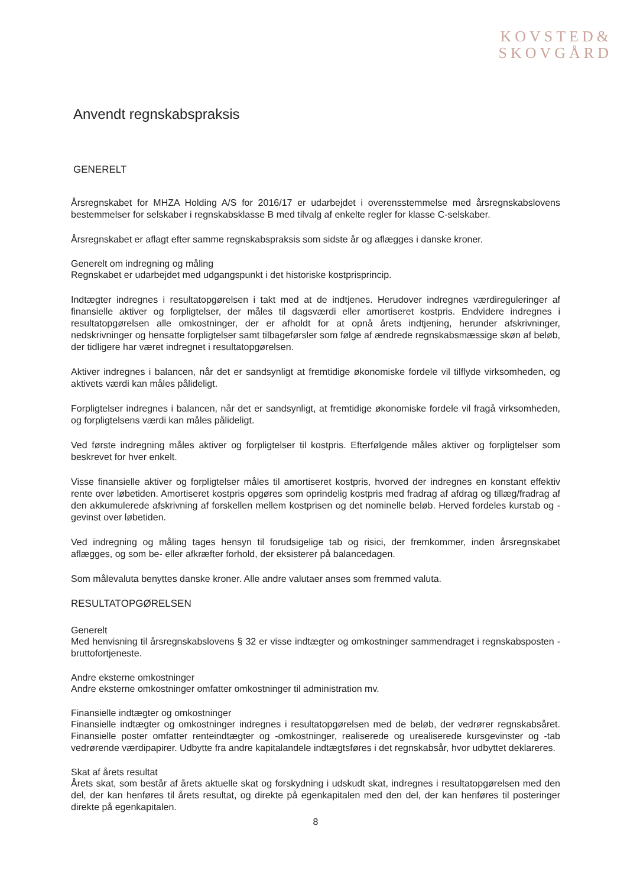KOVSTED&
SKOVGÅRD
Anvendt regnskabspraksis
GENERELT
Årsregnskabet for MHZA Holding A/S for 2016/17 er udarbejdet i overensstemmelse med årsregnskabslovens bestemmelser for selskaber i regnskabsklasse B med tilvalg af enkelte regler for klasse C-selskaber.
Årsregnskabet er aflagt efter samme regnskabspraksis som sidste år og aflægges i danske kroner.
Generelt om indregning og måling
Regnskabet er udarbejdet med udgangspunkt i det historiske kostprisprincip.
Indtægter indregnes i resultatopgørelsen i takt med at de indtjenes. Herudover indregnes værdireguleringer af finansielle aktiver og forpligtelser, der måles til dagsværdi eller amortiseret kostpris. Endvidere indregnes i resultatopgørelsen alle omkostninger, der er afholdt for at opnå årets indtjening, herunder afskrivninger, nedskrivninger og hensatte forpligtelser samt tilbageførsler som følge af ændrede regnskabsmæssige skøn af beløb, der tidligere har været indregnet i resultatopgørelsen.
Aktiver indregnes i balancen, når det er sandsynligt at fremtidige økonomiske fordele vil tilflyde virksomheden, og aktivets værdi kan måles pålideligt.
Forpligtelser indregnes i balancen, når det er sandsynligt, at fremtidige økonomiske fordele vil fragå virksomheden, og forpligtelsens værdi kan måles pålideligt.
Ved første indregning måles aktiver og forpligtelser til kostpris. Efterfølgende måles aktiver og forpligtelser som beskrevet for hver enkelt.
Visse finansielle aktiver og forpligtelser måles til amortiseret kostpris, hvorved der indregnes en konstant effektiv rente over løbetiden. Amortiseret kostpris opgøres som oprindelig kostpris med fradrag af afdrag og tillæg/fradrag af den akkumulerede afskrivning af forskellen mellem kostprisen og det nominelle beløb. Herved fordeles kurstab og -gevinst over løbetiden.
Ved indregning og måling tages hensyn til forudsigelige tab og risici, der fremkommer, inden årsregnskabet aflægges, og som be- eller afkræfter forhold, der eksisterer på balancedagen.
Som målevaluta benyttes danske kroner. Alle andre valutaer anses som fremmed valuta.
RESULTATOPGØRELSEN
Generelt
Med henvisning til årsregnskabslovens § 32 er visse indtægter og omkostninger sammendraget i regnskabsposten - bruttofortjeneste.
Andre eksterne omkostninger
Andre eksterne omkostninger omfatter omkostninger til administration mv.
Finansielle indtægter og omkostninger
Finansielle indtægter og omkostninger indregnes i resultatopgørelsen med de beløb, der vedrører regnskabsåret. Finansielle poster omfatter renteindtægter og -omkostninger, realiserede og urealiserede kursgevinster og -tab vedrørende værdipapirer. Udbytte fra andre kapitalandele indtægtsføres i det regnskabsår, hvor udbyttet deklareres.
Skat af årets resultat
Årets skat, som består af årets aktuelle skat og forskydning i udskudt skat, indregnes i resultatopgørelsen med den del, der kan henføres til årets resultat, og direkte på egenkapitalen med den del, der kan henføres til posteringer direkte på egenkapitalen.
8